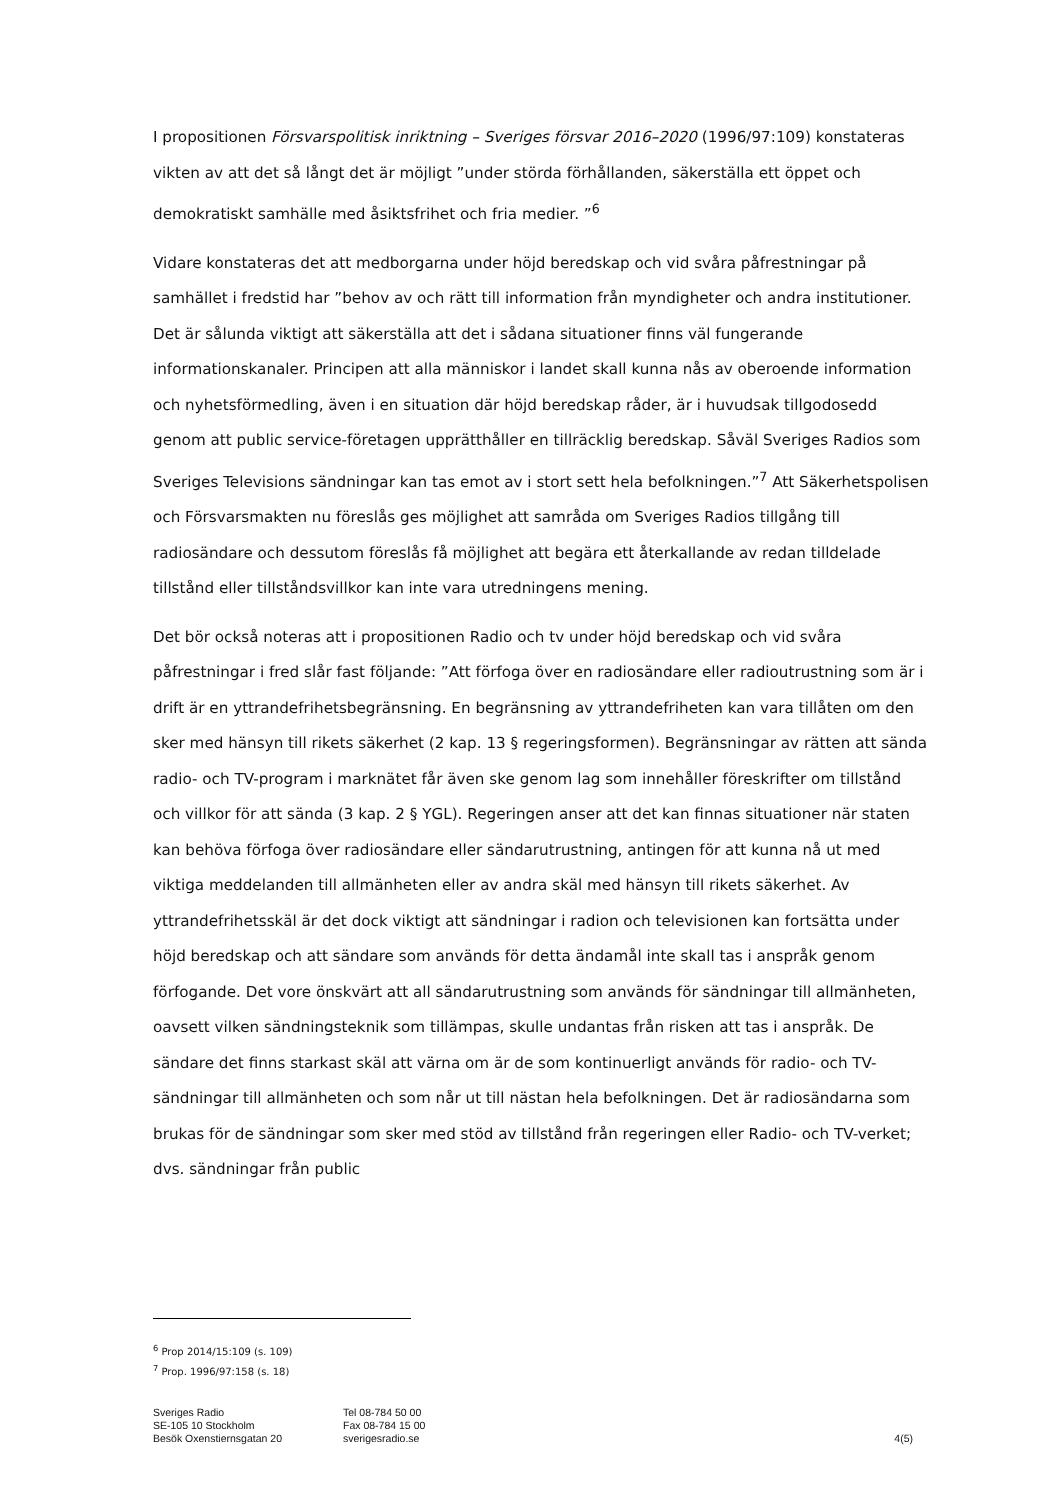I propositionen Försvarspolitisk inriktning – Sveriges försvar 2016–2020 (1996/97:109) konstateras vikten av att det så långt det är möjligt ”under störda förhållanden, säkerställa ett öppet och demokratiskt samhälle med åsiktsfrihet och fria medier. ”<sup>6</sup>
Vidare konstateras det att medborgarna under höjd beredskap och vid svåra påfrestningar på samhället i fredstid har ”behov av och rätt till information från myndigheter och andra institutioner. Det är sålunda viktigt att säkerställa att det i sådana situationer finns väl fungerande informationskanaler. Principen att alla människor i landet skall kunna nås av oberoende information och nyhetsförmedling, även i en situation där höjd beredskap råder, är i huvudsak tillgodosedd genom att public service-företagen upprätthåller en tillräcklig beredskap. Såväl Sveriges Radios som Sveriges Televisions sändningar kan tas emot av i stort sett hela befolkningen.”<sup>7</sup> Att Säkerhetspolisen och Försvarsmakten nu föreslås ges möjlighet att samråda om Sveriges Radios tillgång till radiosändare och dessutom föreslås få möjlighet att begära ett återkallande av redan tilldelade tillstånd eller tillståndsvillkor kan inte vara utredningens mening.
Det bör också noteras att i propositionen Radio och tv under höjd beredskap och vid svåra påfrestningar i fred slår fast följande: ”Att förfoga över en radiosändare eller radioutrustning som är i drift är en yttrandefrihetsbegränsning. En begränsning av yttrandefriheten kan vara tillåten om den sker med hänsyn till rikets säkerhet (2 kap. 13 § regeringsformen). Begränsningar av rätten att sända radio- och TV-program i marknätet får även ske genom lag som innehåller föreskrifter om tillstånd och villkor för att sända (3 kap. 2 § YGL). Regeringen anser att det kan finnas situationer när staten kan behöva förfoga över radiosändare eller sändarutrustning, antingen för att kunna nå ut med viktiga meddelanden till allmänheten eller av andra skäl med hänsyn till rikets säkerhet. Av yttrandefrihetsskäl är det dock viktigt att sändningar i radion och televisionen kan fortsätta under höjd beredskap och att sändare som används för detta ändamål inte skall tas i anspråk genom förfogande. Det vore önskvärt att all sändarutrustning som används för sändningar till allmänheten, oavsett vilken sändningsteknik som tillämpas, skulle undantas från risken att tas i anspråk. De sändare det finns starkast skäl att värna om är de som kontinuerligt används för radio- och TV-sändningar till allmänheten och som når ut till nästan hela befolkningen. Det är radiosändarna som brukas för de sändningar som sker med stöd av tillstånd från regeringen eller Radio- och TV-verket; dvs. sändningar från public
<sup>6</sup> Prop 2014/15:109 (s. 109)
<sup>7</sup> Prop. 1996/97:158 (s. 18)
Sveriges Radio
SE-105 10 Stockholm
Besök Oxenstiernsgatan 20
Tel 08-784 50 00
Fax 08-784 15 00
sverigesradio.se
4(5)